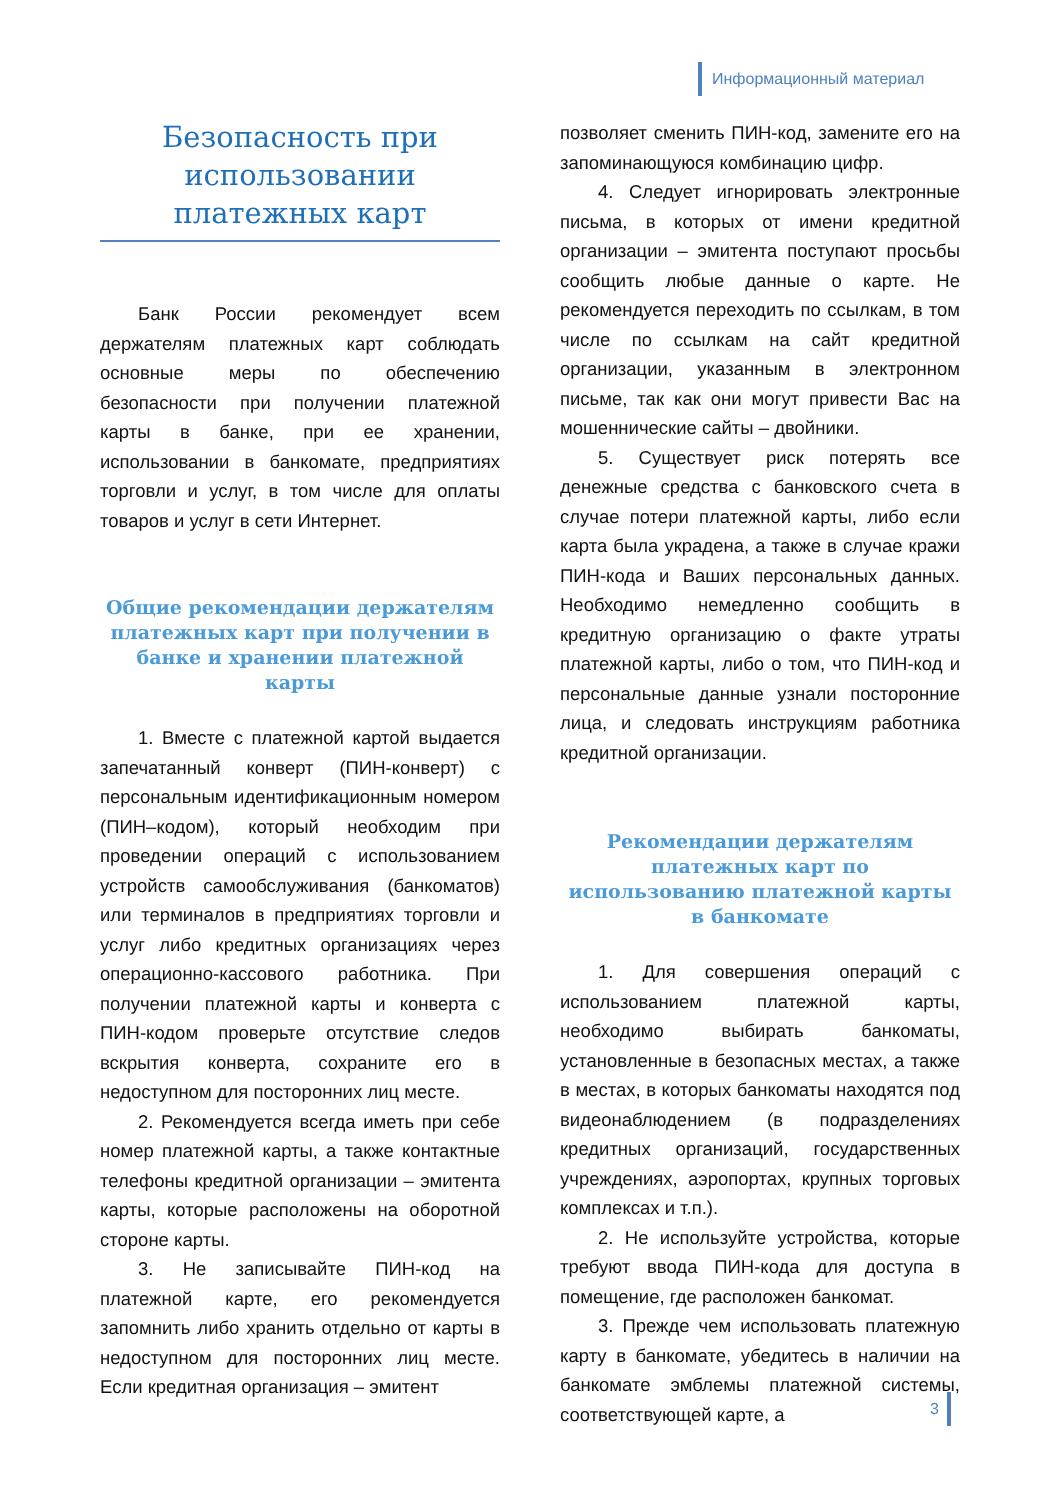Информационный материал
Безопасность при использовании платежных карт
Банк России рекомендует всем держателям платежных карт соблюдать основные меры по обеспечению безопасности при получении платежной карты в банке, при ее хранении, использовании в банкомате, предприятиях торговли и услуг, в том числе для оплаты товаров и услуг в сети Интернет.
Общие рекомендации держателям платежных карт при получении в банке и хранении платежной карты
1. Вместе с платежной картой выдается запечатанный конверт (ПИН-конверт) с персональным идентификационным номером (ПИН–кодом), который необходим при проведении операций с использованием устройств самообслуживания (банкоматов) или терминалов в предприятиях торговли и услуг либо кредитных организациях через операционно-кассового работника. При получении платежной карты и конверта с ПИН-кодом проверьте отсутствие следов вскрытия конверта, сохраните его в недоступном для посторонних лиц месте.
2. Рекомендуется всегда иметь при себе номер платежной карты, а также контактные телефоны кредитной организации – эмитента карты, которые расположены на оборотной стороне карты.
3. Не записывайте ПИН-код на платежной карте, его рекомендуется запомнить либо хранить отдельно от карты в недоступном для посторонних лиц месте. Если кредитная организация – эмитент
позволяет сменить ПИН-код, замените его на запоминающуюся комбинацию цифр.
4. Следует игнорировать электронные письма, в которых от имени кредитной организации – эмитента поступают просьбы сообщить любые данные о карте. Не рекомендуется переходить по ссылкам, в том числе по ссылкам на сайт кредитной организации, указанным в электронном письме, так как они могут привести Вас на мошеннические сайты – двойники.
5. Существует риск потерять все денежные средства с банковского счета в случае потери платежной карты, либо если карта была украдена, а также в случае кражи ПИН-кода и Ваших персональных данных. Необходимо немедленно сообщить в кредитную организацию о факте утраты платежной карты, либо о том, что ПИН-код и персональные данные узнали посторонние лица, и следовать инструкциям работника кредитной организации.
Рекомендации держателям платежных карт по использованию платежной карты в банкомате
1. Для совершения операций с использованием платежной карты, необходимо выбирать банкоматы, установленные в безопасных местах, а также в местах, в которых банкоматы находятся под видеонаблюдением (в подразделениях кредитных организаций, государственных учреждениях, аэропортах, крупных торговых комплексах и т.п.).
2. Не используйте устройства, которые требуют ввода ПИН-кода для доступа в помещение, где расположен банкомат.
3. Прежде чем использовать платежную карту в банкомате, убедитесь в наличии на банкомате эмблемы платежной системы, соответствующей карте, а
3